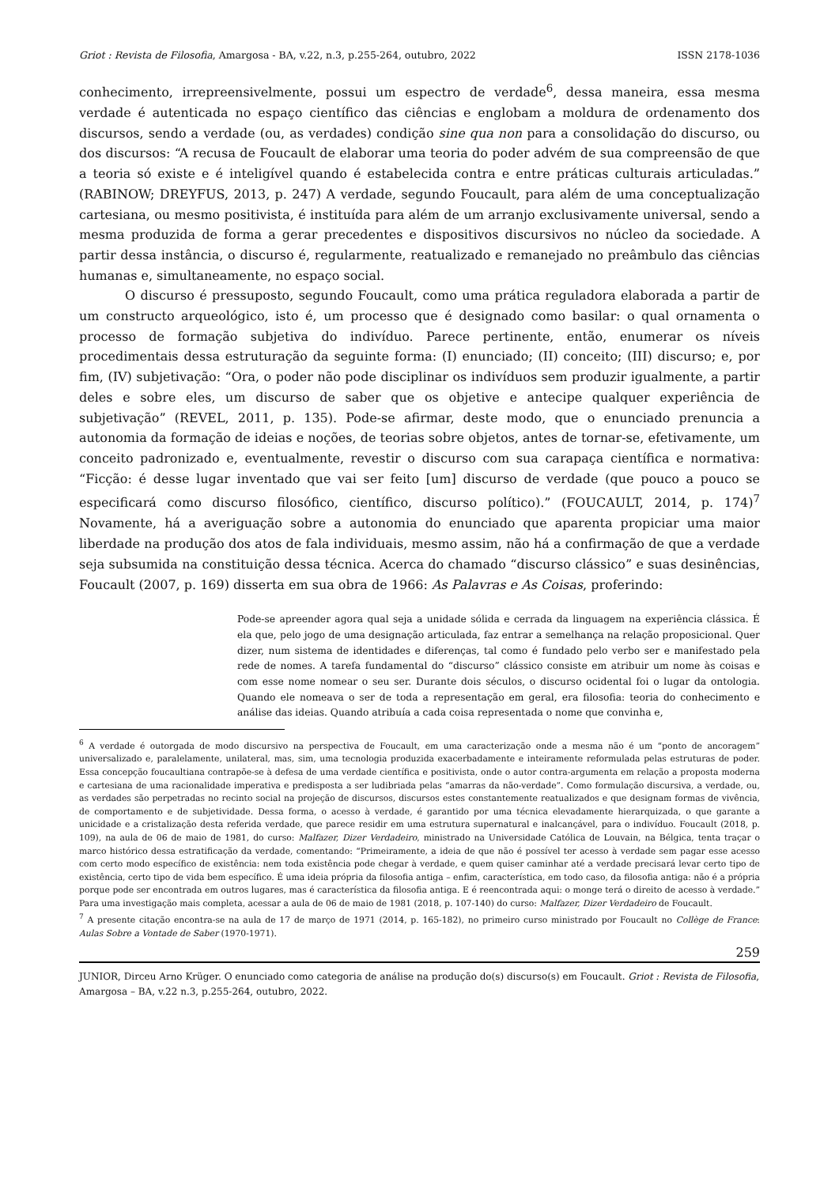Griot : Revista de Filosofia, Amargosa - BA, v.22, n.3, p.255-264, outubro, 2022 ISSN 2178-1036
conhecimento, irrepreensivelmente, possui um espectro de verdade<sup>6</sup>, dessa maneira, essa mesma verdade é autenticada no espaço científico das ciências e englobam a moldura de ordenamento dos discursos, sendo a verdade (ou, as verdades) condição sine qua non para a consolidação do discurso, ou dos discursos: “A recusa de Foucault de elaborar uma teoria do poder advém de sua compreensão de que a teoria só existe e é inteligível quando é estabelecida contra e entre práticas culturais articuladas.” (RABINOW; DREYFUS, 2013, p. 247) A verdade, segundo Foucault, para além de uma conceptualização cartesiana, ou mesmo positivista, é instituída para além de um arranjo exclusivamente universal, sendo a mesma produzida de forma a gerar precedentes e dispositivos discursivos no núcleo da sociedade. A partir dessa instância, o discurso é, regularmente, reatualizado e remanejado no preâmbulo das ciências humanas e, simultaneamente, no espaço social.
O discurso é pressuposto, segundo Foucault, como uma prática reguladora elaborada a partir de um constructo arqueológico, isto é, um processo que é designado como basilar: o qual ornamenta o processo de formação subjetiva do indivíduo. Parece pertinente, então, enumerar os níveis procedimentais dessa estruturação da seguinte forma: (I) enunciado; (II) conceito; (III) discurso; e, por fim, (IV) subjetivação: “Ora, o poder não pode disciplinar os indivíduos sem produzir igualmente, a partir deles e sobre eles, um discurso de saber que os objetive e antecipe qualquer experiência de subjetivação” (REVEL, 2011, p. 135). Pode-se afirmar, deste modo, que o enunciado prenuncia a autonomia da formação de ideias e noções, de teorias sobre objetos, antes de tornar-se, efetivamente, um conceito padronizado e, eventualmente, revestir o discurso com sua carapaça científica e normativa: “Ficção: é desse lugar inventado que vai ser feito [um] discurso de verdade (que pouco a pouco se especificará como discurso filosófico, científico, discurso político).” (FOUCAULT, 2014, p. 174)<sup>7</sup> Novamente, há a averiguação sobre a autonomia do enunciado que aparenta propiciar uma maior liberdade na produção dos atos de fala individuais, mesmo assim, não há a confirmação de que a verdade seja subsumida na constituição dessa técnica. Acerca do chamado “discurso clássico” e suas desinências, Foucault (2007, p. 169) disserta em sua obra de 1966: As Palavras e As Coisas, proferindo:
Pode-se apreender agora qual seja a unidade sólida e cerrada da linguagem na experiência clássica. É ela que, pelo jogo de uma designação articulada, faz entrar a semelhança na relação proposicional. Quer dizer, num sistema de identidades e diferenças, tal como é fundado pelo verbo ser e manifestado pela rede de nomes. A tarefa fundamental do “discurso” clássico consiste em atribuir um nome às coisas e com esse nome nomear o seu ser. Durante dois séculos, o discurso ocidental foi o lugar da ontologia. Quando ele nomeava o ser de toda a representação em geral, era filosofia: teoria do conhecimento e análise das ideias. Quando atribuía a cada coisa representada o nome que convinha e,
<sup>6</sup> A verdade é outorgada de modo discursivo na perspectiva de Foucault, em uma caracterização onde a mesma não é um “ponto de ancoragem” universalizado e, paralelamente, unilateral, mas, sim, uma tecnologia produzida exacerbadamente e inteiramente reformulada pelas estruturas de poder. Essa concepção foucaultiana contrapõe-se à defesa de uma verdade científica e positivista, onde o autor contra-argumenta em relação a proposta moderna e cartesiana de uma racionalidade imperativa e predisposta a ser ludibriada pelas “amarras da não-verdade”. Como formulação discursiva, a verdade, ou, as verdades são perpetradas no recinto social na projeção de discursos, discursos estes constantemente reatualizados e que designam formas de vivência, de comportamento e de subjetividade. Dessa forma, o acesso à verdade, é garantido por uma técnica elevadamente hierarquizada, o que garante a unicidade e a cristalização desta referida verdade, que parece residir em uma estrutura supernatural e inalcançável, para o indivíduo. Foucault (2018, p. 109), na aula de 06 de maio de 1981, do curso: Malfazer, Dizer Verdadeiro, ministrado na Universidade Católica de Louvain, na Bélgica, tenta traçar o marco histórico dessa estratificação da verdade, comentando: “Primeiramente, a ideia de que não é possível ter acesso à verdade sem pagar esse acesso com certo modo específico de existência: nem toda existência pode chegar à verdade, e quem quiser caminhar até a verdade precisará levar certo tipo de existência, certo tipo de vida bem específico. É uma ideia própria da filosofia antiga – enfim, característica, em todo caso, da filosofia antiga: não é a própria porque pode ser encontrada em outros lugares, mas é característica da filosofia antiga. E é reencontrada aqui: o monge terá o direito de acesso à verdade.” Para uma investigação mais completa, acessar a aula de 06 de maio de 1981 (2018, p. 107-140) do curso: Malfazer, Dizer Verdadeiro de Foucault.
<sup>7</sup> A presente citação encontra-se na aula de 17 de março de 1971 (2014, p. 165-182), no primeiro curso ministrado por Foucault no Collège de France: Aulas Sobre a Vontade de Saber (1970-1971).
259
JUNIOR, Dirceu Arno Krüger. O enunciado como categoria de análise na produção do(s) discurso(s) em Foucault. Griot : Revista de Filosofia, Amargosa – BA, v.22 n.3, p.255-264, outubro, 2022.